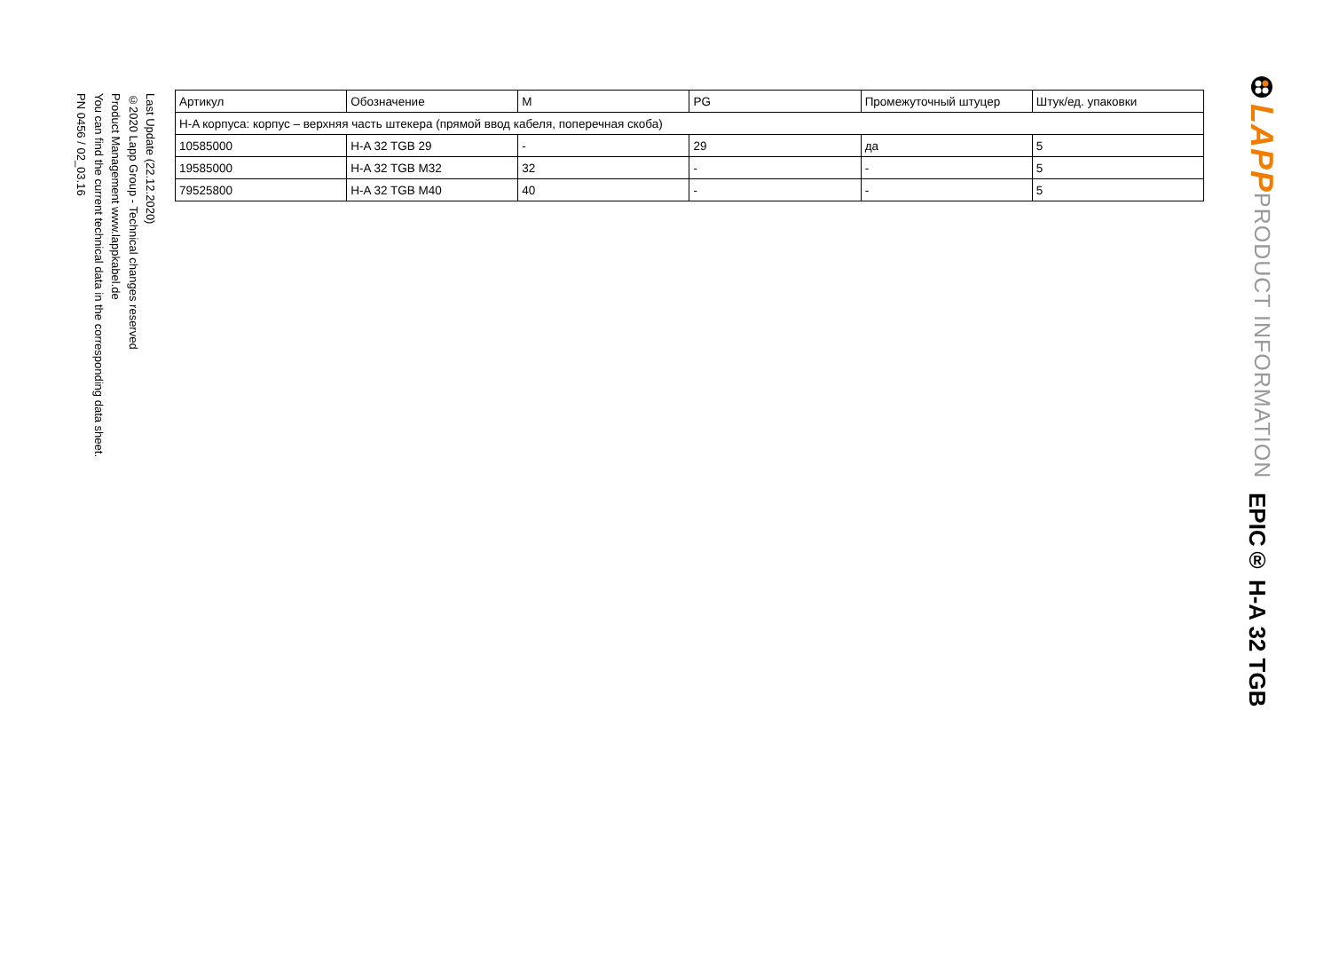LAPP
PRODUCT INFORMATION
EPIC® H-A 32 TGB
| Артикул | Обозначение | M | PG | Промежуточный штуцер | Штук/ед. упаковки |
| --- | --- | --- | --- | --- | --- |
| H-A корпуса: корпус – верхняя часть штекера (прямой ввод кабеля, поперечная скоба) | | | | | |
| 10585000 | H-A 32 TGB 29 | - | 29 | да | 5 |
| 19585000 | H-A 32 TGB M32 | 32 | - | - | 5 |
| 79525800 | H-A 32 TGB M40 | 40 | - | - | 5 |
Last Update (22.12.2020)
©2020 Lapp Group - Technical changes reserved
Product Management www.lappkabel.de
You can find the current technical data in the corresponding data sheet.
PN 0456 / 02_03.16